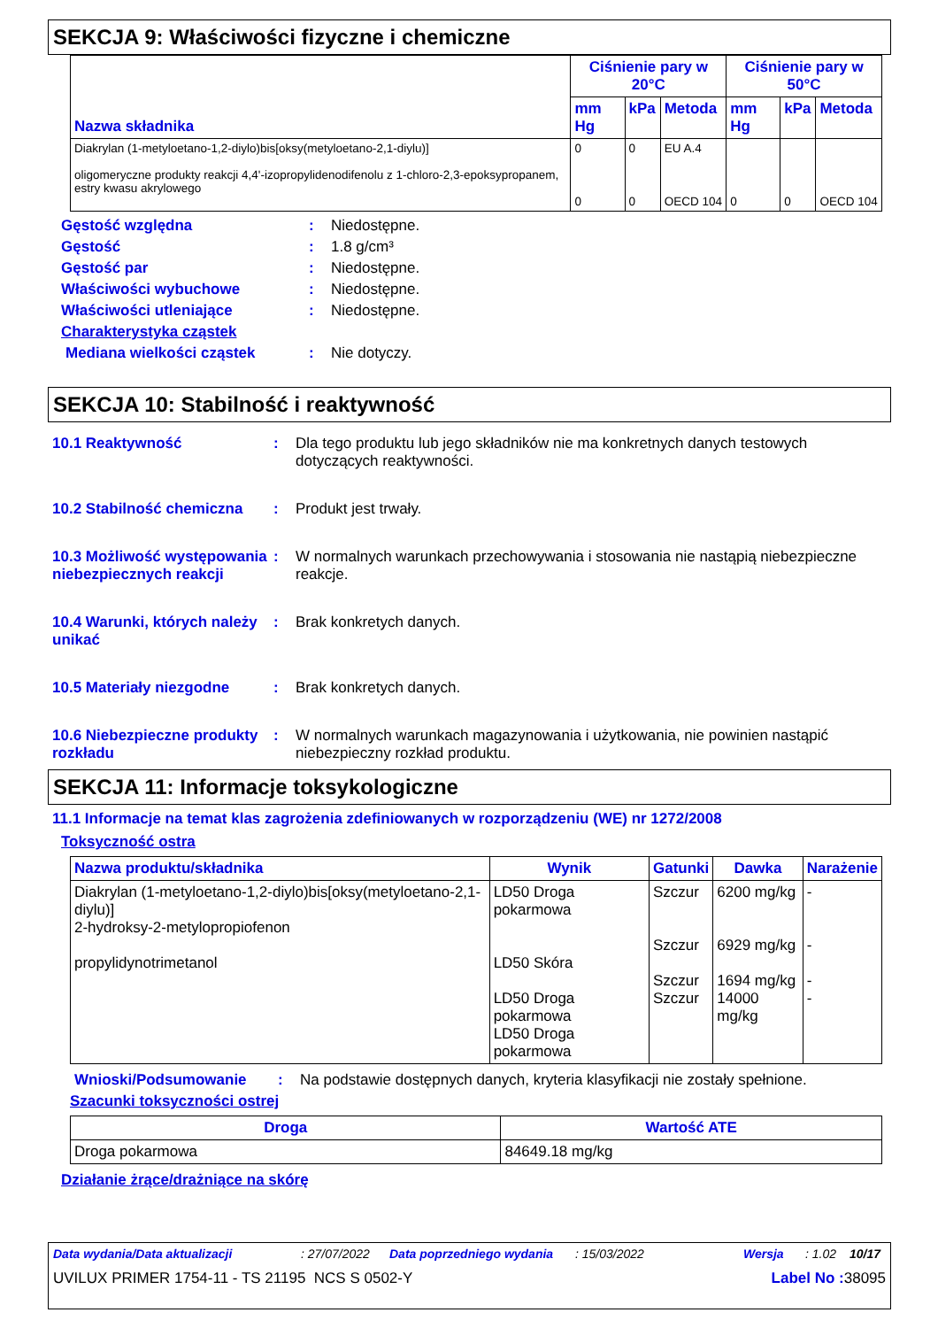SEKCJA 9: Właściwości fizyczne i chemiczne
| Nazwa składnika | Ciśnienie pary w 20°C | | | Ciśnienie pary w 50°C | | |
| --- | --- | --- | --- | --- | --- | --- |
| | mm Hg | kPa | Metoda | mm Hg | kPa | Metoda |
| Diakrylan (1-metyloetano-1,2-diylo)bis[oksy(metyloetano-2,1-diylu)] oligomeryczne produkty reakcji 4,4'-izopropylidenodifenolu z 1-chloro-2,3-epoksypropanem, estry kwasu akrylowego | 0 0 | 0 0 | EU A.4 OECD 104 | 0 | 0 | OECD 104 |
Gęstość względna : Niedostępne.
Gęstość : 1.8 g/cm³
Gęstość par : Niedostępne.
Właściwości wybuchowe : Niedostępne.
Właściwości utleniające : Niedostępne.
Charakterystyka cząstek
Mediana wielkości cząstek : Nie dotyczy.
SEKCJA 10: Stabilność i reaktywność
10.1 Reaktywność : Dla tego produktu lub jego składników nie ma konkretnych danych testowych dotyczących reaktywności.
10.2 Stabilność chemiczna
: Produkt jest trwały.
10.3 Możliwość występowania niebezpiecznych reakcji
: W normalnych warunkach przechowywania i stosowania nie nastąpią niebezpieczne reakcje.
10.4 Warunki, których należy unikać
: Brak konkretych danych.
10.5 Materiały niezgodne : Brak konkretych danych.
10.6 Niebezpieczne produkty rozkładu
: W normalnych warunkach magazynowania i użytkowania, nie powinien nastąpić niebezpieczny rozkład produktu.
SEKCJA 11: Informacje toksykologiczne
11.1 Informacje na temat klas zagrożenia zdefiniowanych w rozporządzeniu (WE) nr 1272/2008
Toksyczność ostra
| Nazwa produktu/składnika | Wynik | Gatunki | Dawka | Narażenie |
| --- | --- | --- | --- | --- |
| Diakrylan (1-metyloetano-1,2-diylo)bis[oksy(metyloetano-2,1-diylu)] 2-hydroksy-2-metylopropiofenon propylidynotrimetanol | LD50 Droga pokarmowa LD50 Skóra LD50 Droga pokarmowa LD50 Droga pokarmowa | Szczur Szczur Szczur Szczur | 6200 mg/kg 6929 mg/kg 1694 mg/kg 14000 mg/kg | - - - - |
Wnioski/Podsumowanie : Na podstawie dostępnych danych, kryteria klasyfikacji nie zostały spełnione.
Szacunki toksyczności ostrej
| Droga | Wartość ATE |
| --- | --- |
| Droga pokarmowa | 84649.18 mg/kg |
Działanie żrące/drażniące na skórę
Data wydania/Data aktualizacji: 27/07/2022 Data poprzedniego wydania: 15/03/2022 Wersja: 1.02 10/17
UVILUX PRIMER 1754-11 - TS 21195 NCS S 0502-Y Label No : 38095